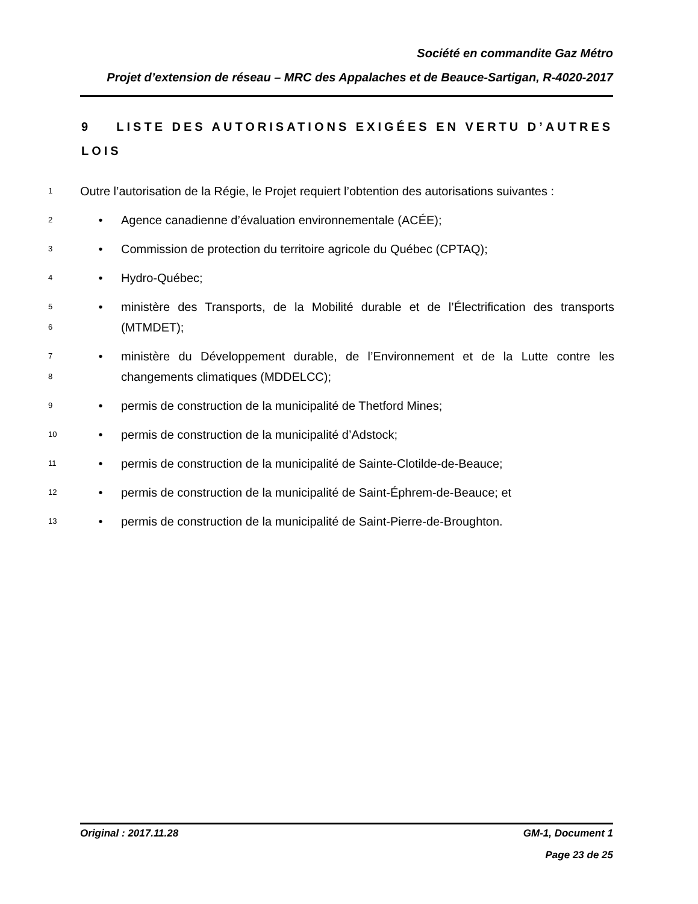Société en commandite Gaz Métro
Projet d’extension de réseau – MRC des Appalaches et de Beauce-Sartigan, R-4020-2017
9 LISTE DES AUTORISATIONS EXIGÉES EN VERTU D’AUTRES LOIS
1
Outre l’autorisation de la Régie, le Projet requiert l’obtention des autorisations suivantes :
2
• Agence canadienne d’évaluation environnementale (ACÉE);
3
• Commission de protection du territoire agricole du Québec (CPTAQ);
4
• Hydro-Québec;
5
6
• ministère des Transports, de la Mobilité durable et de l’Électrification des transports (MTMDET);
7
8
• ministère du Développement durable, de l’Environnement et de la Lutte contre les changements climatiques (MDDELCC);
9
• permis de construction de la municipalité de Thetford Mines;
10
• permis de construction de la municipalité d’Adstock;
11
• permis de construction de la municipalité de Sainte-Clotilde-de-Beauce;
12
• permis de construction de la municipalité de Saint-Éphrem-de-Beauce; et
13
• permis de construction de la municipalité de Saint-Pierre-de-Broughton.
Original : 2017.11.28 GM-1, Document 1
Page 23 de 25